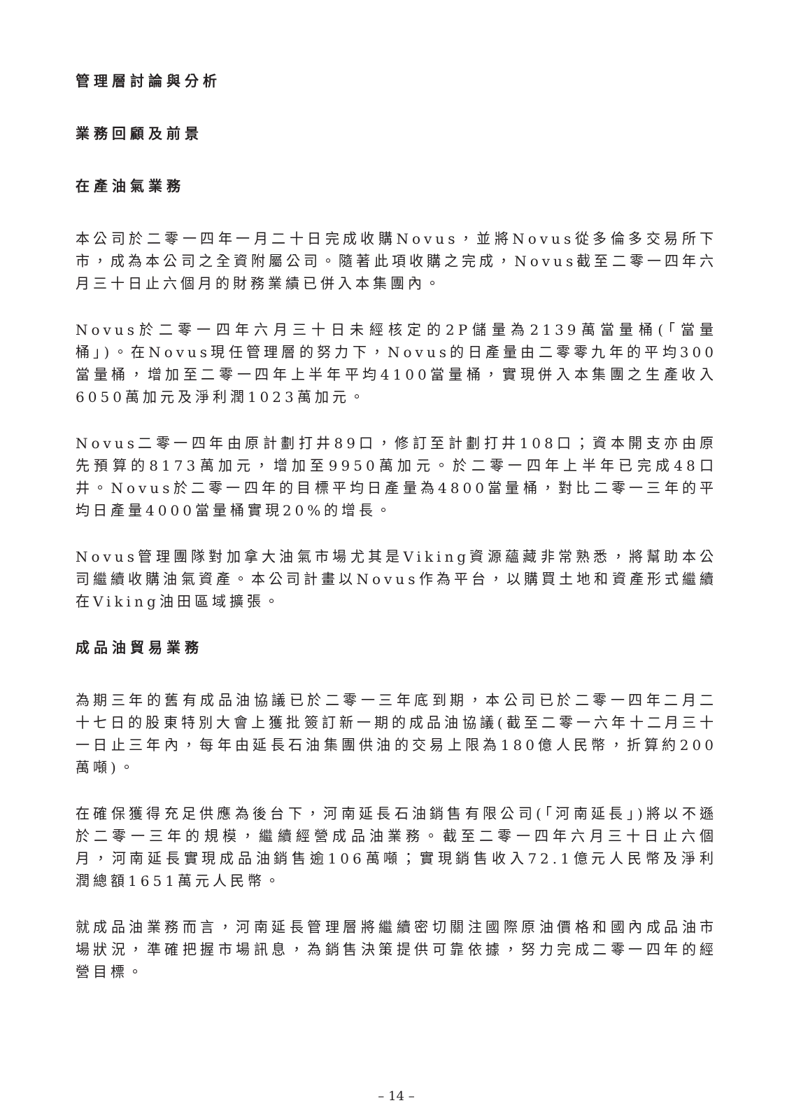管理層討論與分析
業務回顧及前景
在產油氣業務
本公司於二零一四年一月二十日完成收購Novus，並將Novus從多倫多交易所下市，成為本公司之全資附屬公司。隨著此項收購之完成，Novus截至二零一四年六月三十日止六個月的財務業績已併入本集團內。
Novus於二零一四年六月三十日未經核定的2P儲量為2139萬當量桶(「當量桶」)。在Novus現任管理層的努力下，Novus的日產量由二零零九年的平均300當量桶，增加至二零一四年上半年平均4100當量桶，實現併入本集團之生產收入6050萬加元及淨利潤1023萬加元。
Novus二零一四年由原計劃打井89口，修訂至計劃打井108口；資本開支亦由原先預算的8173萬加元，增加至9950萬加元。於二零一四年上半年已完成48口井。Novus於二零一四年的目標平均日產量為4800當量桶，對比二零一三年的平均日產量4000當量桶實現20%的增長。
Novus管理團隊對加拿大油氣市場尤其是Viking資源蘊藏非常熟悉，將幫助本公司繼續收購油氣資產。本公司計畫以Novus作為平台，以購買土地和資產形式繼續在Viking油田區域擴張。
成品油貿易業務
為期三年的舊有成品油協議已於二零一三年底到期，本公司已於二零一四年二月二十七日的股東特別大會上獲批簽訂新一期的成品油協議(截至二零一六年十二月三十一日止三年內，每年由延長石油集團供油的交易上限為180億人民幣，折算約200萬噸)。
在確保獲得充足供應為後台下，河南延長石油銷售有限公司(「河南延長」)將以不遜於二零一三年的規模，繼續經營成品油業務。截至二零一四年六月三十日止六個月，河南延長實現成品油銷售逾106萬噸；實現銷售收入72.1億元人民幣及淨利潤總額1651萬元人民幣。
就成品油業務而言，河南延長管理層將繼續密切關注國際原油價格和國內成品油市場狀況，準確把握市場訊息，為銷售決策提供可靠依據，努力完成二零一四年的經營目標。
– 14 –